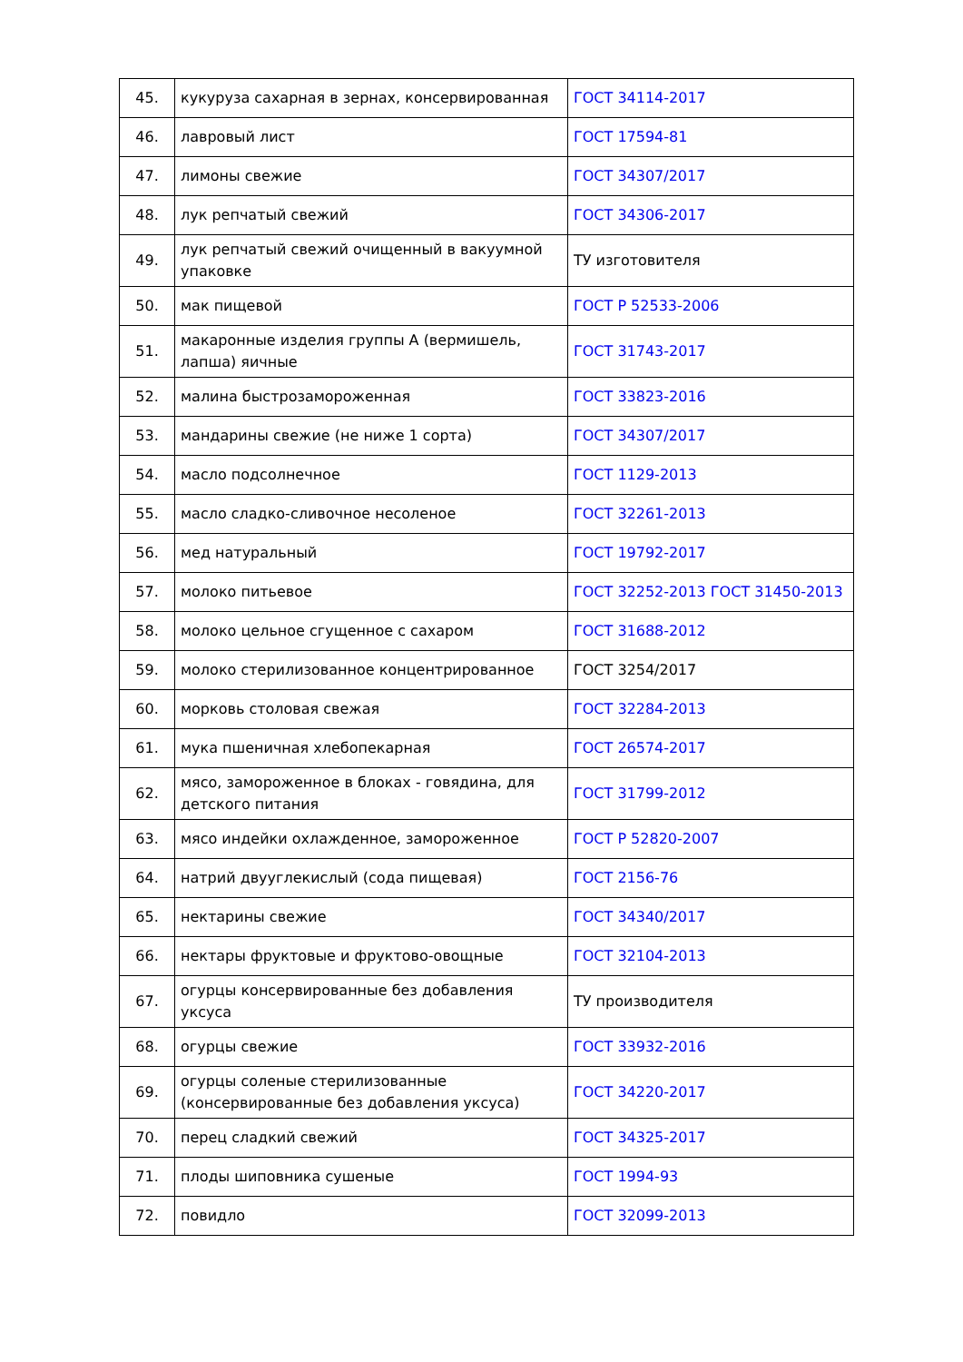| 45. | кукуруза сахарная в зернах, консервированная | ГОСТ 34114-2017 |
| 46. | лавровый лист | ГОСТ 17594-81 |
| 47. | лимоны свежие | ГОСТ 34307/2017 |
| 48. | лук репчатый свежий | ГОСТ 34306-2017 |
| 49. | лук репчатый свежий очищенный в вакуумной упаковке | ТУ изготовителя |
| 50. | мак пищевой | ГОСТ Р 52533-2006 |
| 51. | макаронные изделия группы А (вермишель, лапша) яичные | ГОСТ 31743-2017 |
| 52. | малина быстрозамороженная | ГОСТ 33823-2016 |
| 53. | мандарины свежие (не ниже 1 сорта) | ГОСТ 34307/2017 |
| 54. | масло подсолнечное | ГОСТ 1129-2013 |
| 55. | масло сладко-сливочное несоленое | ГОСТ 32261-2013 |
| 56. | мед натуральный | ГОСТ 19792-2017 |
| 57. | молоко питьевое | ГОСТ 32252-2013 ГОСТ 31450-2013 |
| 58. | молоко цельное сгущенное с сахаром | ГОСТ 31688-2012 |
| 59. | молоко стерилизованное концентрированное | ГОСТ 3254/2017 |
| 60. | морковь столовая свежая | ГОСТ 32284-2013 |
| 61. | мука пшеничная хлебопекарная | ГОСТ 26574-2017 |
| 62. | мясо, замороженное в блоках - говядина, для детского питания | ГОСТ 31799-2012 |
| 63. | мясо индейки охлажденное, замороженное | ГОСТ Р 52820-2007 |
| 64. | натрий двууглекислый (сода пищевая) | ГОСТ 2156-76 |
| 65. | нектарины свежие | ГОСТ 34340/2017 |
| 66. | нектары фруктовые и фруктово-овощные | ГОСТ 32104-2013 |
| 67. | огурцы консервированные без добавления уксуса | ТУ производителя |
| 68. | огурцы свежие | ГОСТ 33932-2016 |
| 69. | огурцы соленые стерилизованные (консервированные без добавления уксуса) | ГОСТ 34220-2017 |
| 70. | перец сладкий свежий | ГОСТ 34325-2017 |
| 71. | плоды шиповника сушеные | ГОСТ 1994-93 |
| 72. | повидло | ГОСТ 32099-2013 |